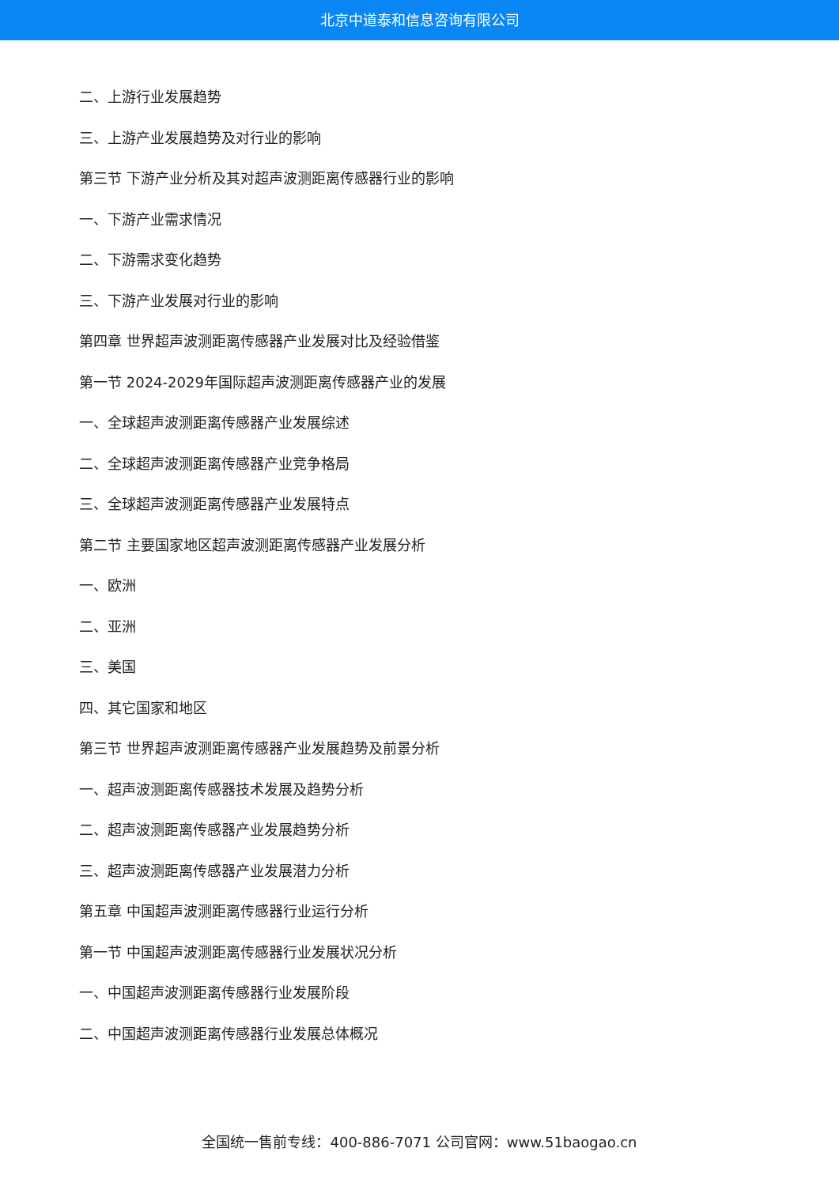北京中道泰和信息咨询有限公司
二、上游行业发展趋势
三、上游产业发展趋势及对行业的影响
第三节 下游产业分析及其对超声波测距离传感器行业的影响
一、下游产业需求情况
二、下游需求变化趋势
三、下游产业发展对行业的影响
第四章 世界超声波测距离传感器产业发展对比及经验借鉴
第一节 2024-2029年国际超声波测距离传感器产业的发展
一、全球超声波测距离传感器产业发展综述
二、全球超声波测距离传感器产业竞争格局
三、全球超声波测距离传感器产业发展特点
第二节 主要国家地区超声波测距离传感器产业发展分析
一、欧洲
二、亚洲
三、美国
四、其它国家和地区
第三节 世界超声波测距离传感器产业发展趋势及前景分析
一、超声波测距离传感器技术发展及趋势分析
二、超声波测距离传感器产业发展趋势分析
三、超声波测距离传感器产业发展潜力分析
第五章 中国超声波测距离传感器行业运行分析
第一节 中国超声波测距离传感器行业发展状况分析
一、中国超声波测距离传感器行业发展阶段
二、中国超声波测距离传感器行业发展总体概况
全国统一售前专线：400-886-7071 公司官网：www.51baogao.cn